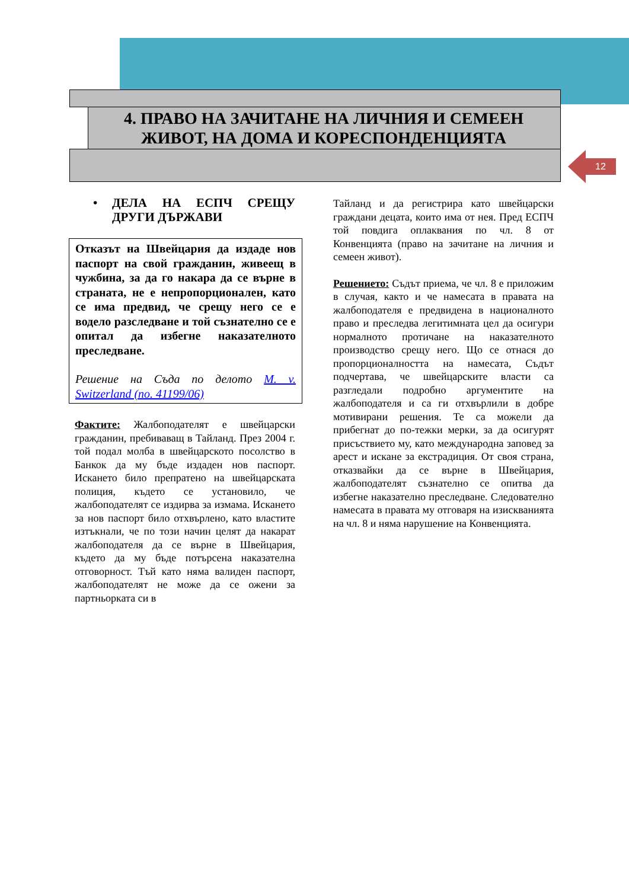4. ПРАВО НА ЗАЧИТАНЕ НА ЛИЧНИЯ И СЕМЕЕН
ЖИВОТ, НА ДОМА И КОРЕСПОНДЕНЦИЯТА
12
• ДЕЛА НА ЕСПЧ СРЕЩУ ДРУГИ ДЪРЖАВИ
Отказът на Швейцария да издаде нов паспорт на свой гражданин, живеещ в чужбина, за да го накара да се върне в страната, не е непропорционален, като се има предвид, че срещу него се е водело разследване и той съзнателно се е опитал да избегне наказателното преследване.
Решение на Съда по делото M. v. Switzerland (no. 41199/06)
Фактите: Жалбоподателят е швейцарски гражданин, пребиваващ в Тайланд. През 2004 г. той подал молба в швейцарското посолство в Банкок да му бъде издаден нов паспорт. Искането било препратено на швейцарската полиция, където се установило, че жалбоподателят се издирва за измама. Искането за нов паспорт било отхвърлено, като властите изтъкнали, че по този начин целят да накарат жалбоподателя да се върне в Швейцария, където да му бъде потърсена наказателна отговорност. Тъй като няма валиден паспорт, жалбоподателят не може да се ожени за партньорката си в
Тайланд и да регистрира като швейцарски граждани децата, които има от нея. Пред ЕСПЧ той повдига оплаквания по чл. 8 от Конвенцията (право на зачитане на личния и семеен живот).
Решението: Съдът приема, че чл. 8 е приложим в случая, както и че намесата в правата на жалбоподателя е предвидена в националното право и преследва легитимната цел да осигури нормалното протичане на наказателното производство срещу него. Що се отнася до пропорционалността на намесата, Съдът подчертава, че швейцарските власти са разгледали подробно аргументите на жалбоподателя и са ги отхвърлили в добре мотивирани решения. Те са можели да прибегнат до по-тежки мерки, за да осигурят присъствието му, като международна заповед за арест и искане за екстрадиция. От своя страна, отказвайки да се върне в Швейцария, жалбоподателят съзнателно се опитва да избегне наказателно преследване. Следователно намесата в правата му отговаря на изискванията на чл. 8 и няма нарушение на Конвенцията.